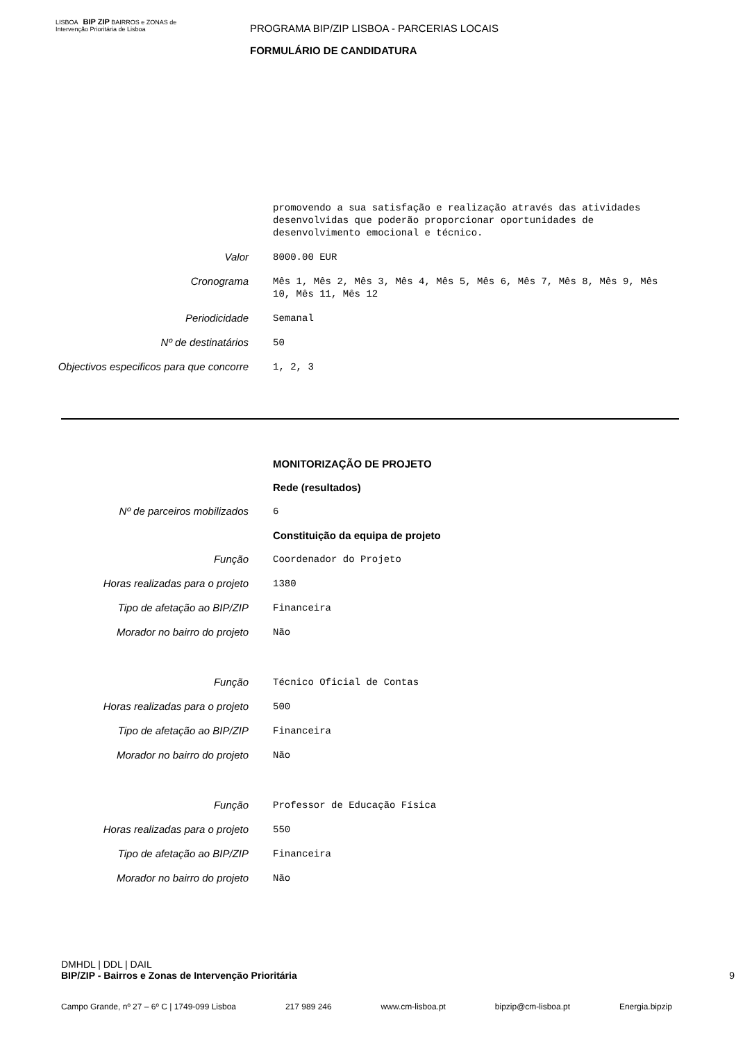LISBOA BIP ZIP BAIRROS e ZONAS de Intervenção Prioritária de Lisboa
PROGRAMA BIP/ZIP LISBOA - PARCERIAS LOCAIS
FORMULÁRIO DE CANDIDATURA
promovendo a sua satisfação e realização através das atividades desenvolvidas que poderão proporcionar oportunidades de desenvolvimento emocional e técnico.
Valor
8000.00 EUR
Cronograma
Mês 1, Mês 2, Mês 3, Mês 4, Mês 5, Mês 6, Mês 7, Mês 8, Mês 9, Mês 10, Mês 11, Mês 12
Periodicidade
Semanal
Nº de destinatários
50
Objectivos especificos para que concorre
1, 2, 3
MONITORIZAÇÃO DE PROJETO
Rede (resultados)
Nº de parceiros mobilizados
6
Constituição da equipa de projeto
Função
Coordenador do Projeto
Horas realizadas para o projeto
1380
Tipo de afetação ao BIP/ZIP
Financeira
Morador no bairro do projeto
Não
Função
Técnico Oficial de Contas
Horas realizadas para o projeto
500
Tipo de afetação ao BIP/ZIP
Financeira
Morador no bairro do projeto
Não
Função
Professor de Educação Física
Horas realizadas para o projeto
550
Tipo de afetação ao BIP/ZIP
Financeira
Morador no bairro do projeto
Não
DMHDL | DDL | DAIL
BIP/ZIP - Bairros e Zonas de Intervenção Prioritária 9
Campo Grande, nº 27 – 6º C | 1749-099 Lisboa 217 989 246 www.cm-lisboa.pt bipzip@cm-lisboa.pt Energia.bipzip